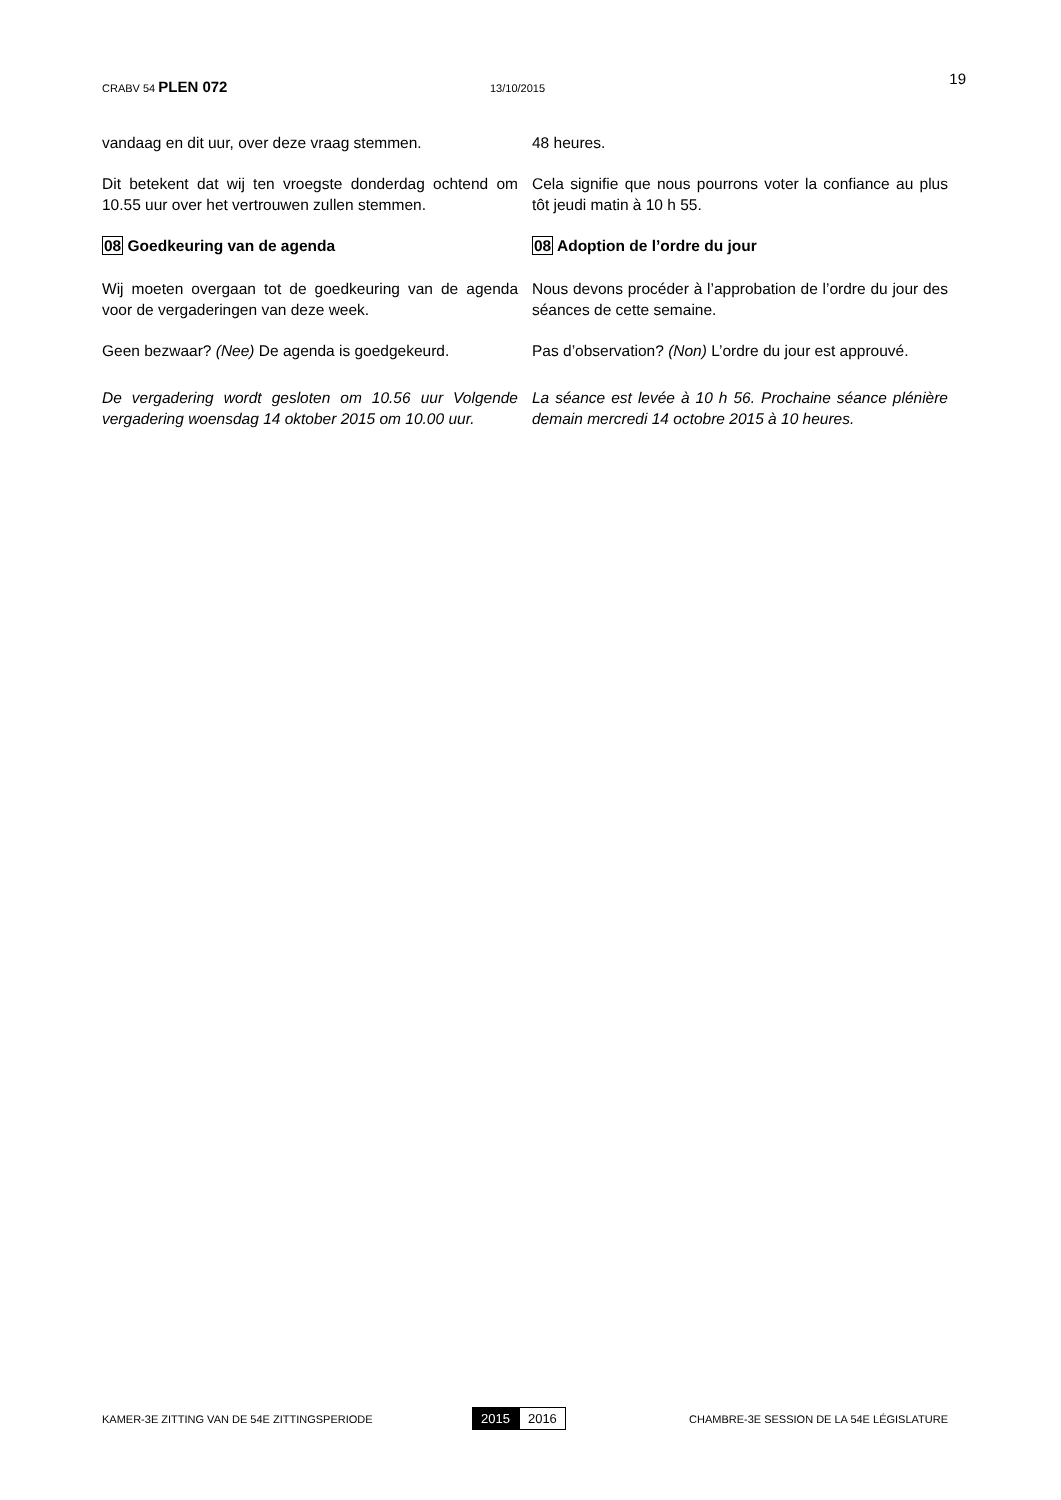CRABV 54 PLEN 072
13/10/2015
19
vandaag en dit uur, over deze vraag stemmen. 48 heures.
Dit betekent dat wij ten vroegste donderdag ochtend om 10.55 uur over het vertrouwen zullen stemmen.
Cela signifie que nous pourrons voter la confiance au plus tôt jeudi matin à 10 h 55.
08 Goedkeuring van de agenda 08 Adoption de l’ordre du jour
Wij moeten overgaan tot de goedkeuring van de agenda voor de vergaderingen van deze week.
Nous devons procéder à l’approbation de l’ordre du jour des séances de cette semaine.
Geen bezwaar? (Nee) De agenda is goedgekeurd.
Pas d’observation? (Non) L’ordre du jour est approuvé.
De vergadering wordt gesloten om 10.56 uur Volgende vergadering woensdag 14 oktober 2015 om 10.00 uur.
La séance est levée à 10 h 56. Prochaine séance plénière demain mercredi 14 octobre 2015 à 10 heures.
KAMER-3E ZITTING VAN DE 54E ZITTINGSPERIODE
2015 2016
CHAMBRE-3E SESSION DE LA 54E LÉGISLATURE